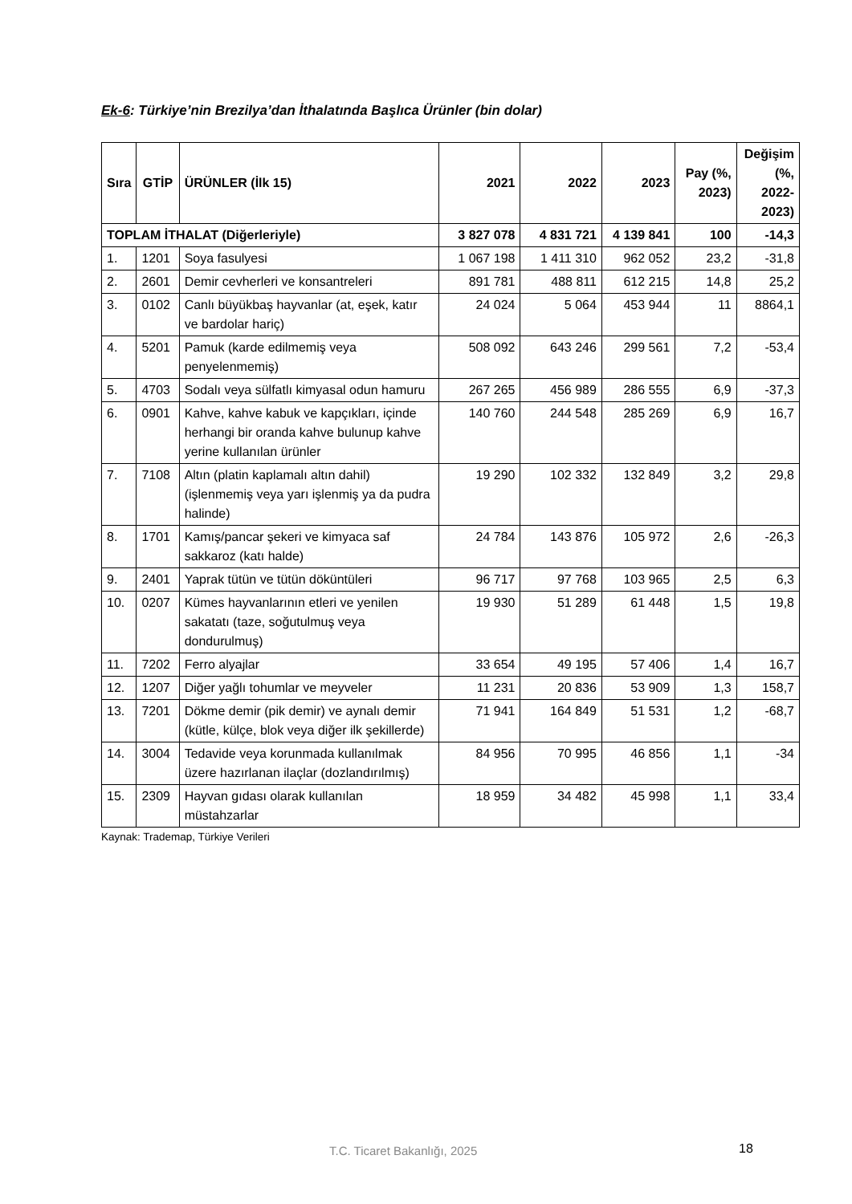Ek-6: Türkiye’nin Brezilya’dan İthalatında Başlıca Ürünler (bin dolar)
| Sıra | GTİP | ÜRÜNLER (İlk 15) | 2021 | 2022 | 2023 | Pay (%, 2023) | Değişim (%, 2022-2023) |
| --- | --- | --- | --- | --- | --- | --- | --- |
| TOPLAM İTHALAT (Diğerleriyle) | | | 3 827 078 | 4 831 721 | 4 139 841 | 100 | -14,3 |
| 1. | 1201 | Soya fasulyesi | 1 067 198 | 1 411 310 | 962 052 | 23,2 | -31,8 |
| 2. | 2601 | Demir cevherleri ve konsantreleri | 891 781 | 488 811 | 612 215 | 14,8 | 25,2 |
| 3. | 0102 | Canlı büyükbaş hayvanlar (at, eşek, katır ve bardolar hariç) | 24 024 | 5 064 | 453 944 | 11 | 8864,1 |
| 4. | 5201 | Pamuk (karde edilmemiş veya penyelenmemiş) | 508 092 | 643 246 | 299 561 | 7,2 | -53,4 |
| 5. | 4703 | Sodalı veya sülfatlı kimyasal odun hamuru | 267 265 | 456 989 | 286 555 | 6,9 | -37,3 |
| 6. | 0901 | Kahve, kahve kabuk ve kapçıkları, içinde herhangi bir oranda kahve bulunup kahve yerine kullanılan ürünler | 140 760 | 244 548 | 285 269 | 6,9 | 16,7 |
| 7. | 7108 | Altın (platin kaplamalı altın dahil) (işlenmemiş veya yarı işlenmiş ya da pudra halinde) | 19 290 | 102 332 | 132 849 | 3,2 | 29,8 |
| 8. | 1701 | Kamış/pancar şekeri ve kimyaca saf sakkaroz (katı halde) | 24 784 | 143 876 | 105 972 | 2,6 | -26,3 |
| 9. | 2401 | Yaprak tütün ve tütün döküntüleri | 96 717 | 97 768 | 103 965 | 2,5 | 6,3 |
| 10. | 0207 | Kümes hayvanlarının etleri ve yenilen sakatatı (taze, soğutulmuş veya dondurulmuş) | 19 930 | 51 289 | 61 448 | 1,5 | 19,8 |
| 11. | 7202 | Ferro alyajlar | 33 654 | 49 195 | 57 406 | 1,4 | 16,7 |
| 12. | 1207 | Diğer yağlı tohumlar ve meyveler | 11 231 | 20 836 | 53 909 | 1,3 | 158,7 |
| 13. | 7201 | Dökme demir (pik demir) ve aynalı demir (kütle, külçe, blok veya diğer ilk şekillerde) | 71 941 | 164 849 | 51 531 | 1,2 | -68,7 |
| 14. | 3004 | Tedavide veya korunmada kullanılmak üzere hazırlanan ilaçlar (dozlandırılmış) | 84 956 | 70 995 | 46 856 | 1,1 | -34 |
| 15. | 2309 | Hayvan gıdası olarak kullanılan müstahzarlar | 18 959 | 34 482 | 45 998 | 1,1 | 33,4 |
Kaynak: Trademap, Türkiye Verileri
T.C. Ticaret Bakanlığı, 2025 18